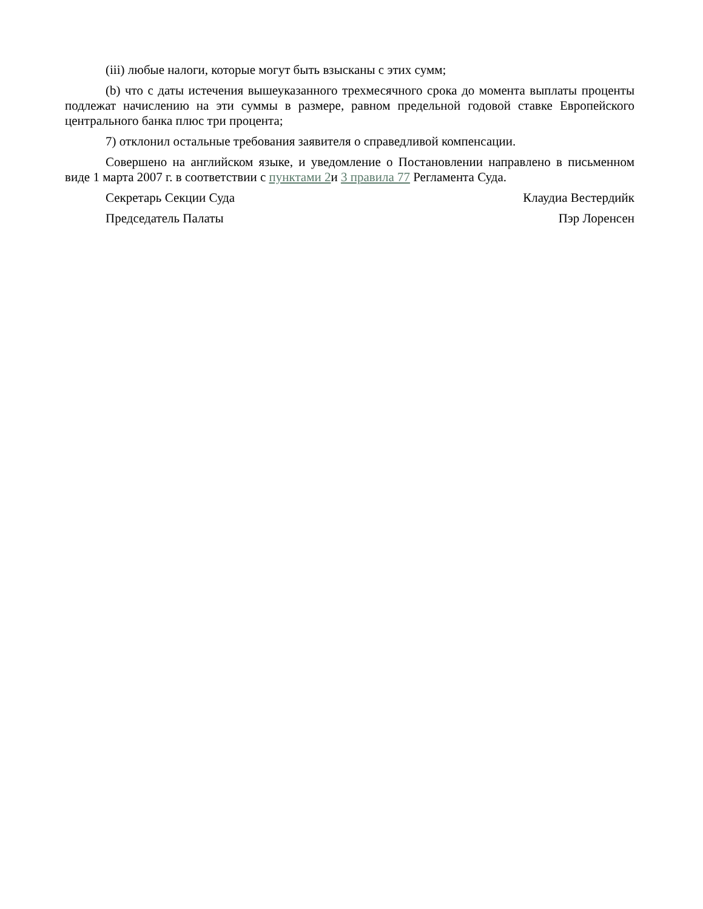(iii) любые налоги, которые могут быть взысканы с этих сумм;
(b) что с даты истечения вышеуказанного трехмесячного срока до момента выплаты проценты подлежат начислению на эти суммы в размере, равном предельной годовой ставке Европейского центрального банка плюс три процента;
7) отклонил остальные требования заявителя о справедливой компенсации.
Совершено на английском языке, и уведомление о Постановлении направлено в письменном виде 1 марта 2007 г. в соответствии с пунктами 2и 3 правила 77 Регламента Суда.
Секретарь Секции Суда Клаудиа Вестердийк
Председатель Палаты Пэр Лоренсен